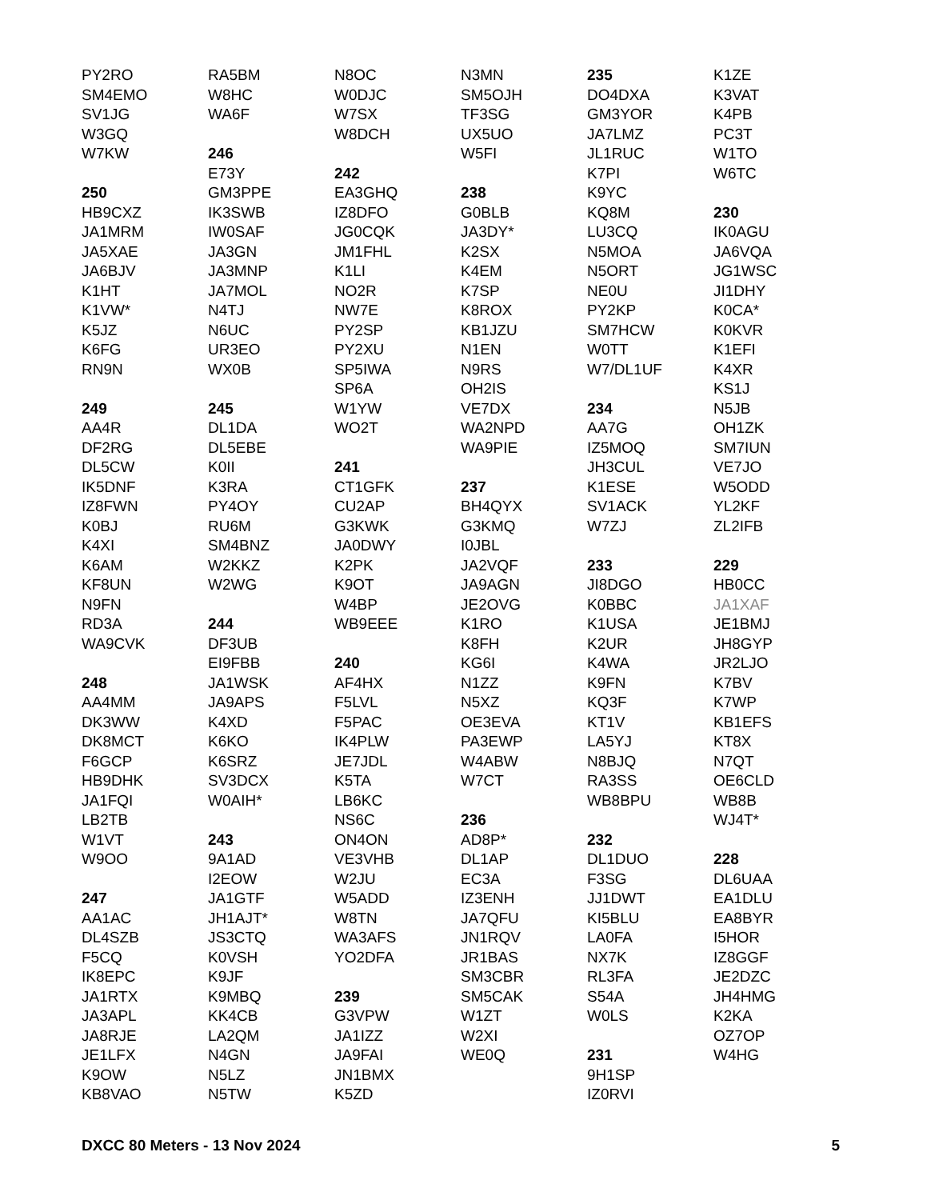PY2RO
SM4EMO
SV1JG
W3GQ
W7KW
250
HB9CXZ
JA1MRM
JA5XAE
JA6BJV
K1HT
K1VW*
K5JZ
K6FG
RN9N
249
AA4R
DF2RG
DL5CW
IK5DNF
IZ8FWN
K0BJ
K4XI
K6AM
KF8UN
N9FN
RD3A
WA9CVK
248
AA4MM
DK3WW
DK8MCT
F6GCP
HB9DHK
JA1FQI
LB2TB
W1VT
W9OO
247
AA1AC
DL4SZB
F5CQ
IK8EPC
JA1RTX
JA3APL
JA8RJE
JE1LFX
K9OW
KB8VAO
RA5BM
W8HC
WA6F
246
E73Y
GM3PPE
IK3SWB
IW0SAF
JA3GN
JA3MNP
JA7MOL
N4TJ
N6UC
UR3EO
WX0B
245
DL1DA
DL5EBE
K0II
K3RA
PY4OY
RU6M
SM4BNZ
W2KKZ
W2WG
244
DF3UB
EI9FBB
JA1WSK
JA9APS
K4XD
K6KO
K6SRZ
SV3DCX
W0AIH*
243
9A1AD
I2EOW
JA1GTF
JH1AJT*
JS3CTQ
K0VSH
K9JF
K9MBQ
KK4CB
LA2QM
N4GN
N5LZ
N5TW
N8OC
W0DJC
W7SX
W8DCH
242
EA3GHQ
IZ8DFO
JG0CQK
JM1FHL
K1LI
NO2R
NW7E
PY2SP
PY2XU
SP5IWA
SP6A
W1YW
WO2T
241
CT1GFK
CU2AP
G3KWK
JA0DWY
K2PK
K9OT
W4BP
WB9EEE
240
AF4HX
F5LVL
F5PAC
IK4PLW
JE7JDL
K5TA
LB6KC
NS6C
ON4ON
VE3VHB
W2JU
W5ADD
W8TN
WA3AFS
YO2DFA
239
G3VPW
JA1IZZ
JA9FAI
JN1BMX
K5ZD
N3MN
SM5OJH
TF3SG
UX5UO
W5FI
238
G0BLB
JA3DY*
K2SX
K4EM
K7SP
K8ROX
KB1JZU
N1EN
N9RS
OH2IS
VE7DX
WA2NPD
WA9PIE
237
BH4QYX
G3KMQ
I0JBL
JA2VQF
JA9AGN
JE2OVG
K1RO
K8FH
KG6I
N1ZZ
N5XZ
OE3EVA
PA3EWP
W4ABW
W7CT
236
AD8P*
DL1AP
EC3A
IZ3ENH
JA7QFU
JN1RQV
JR1BAS
SM3CBR
SM5CAK
W1ZT
W2XI
WE0Q
235
DO4DXA
GM3YOR
JA7LMZ
JL1RUC
K7PI
K9YC
KQ8M
LU3CQ
N5MOA
N5ORT
NE0U
PY2KP
SM7HCW
W0TT
W7/DL1UF
234
AA7G
IZ5MOQ
JH3CUL
K1ESE
SV1ACK
W7ZJ
233
JI8DGO
K0BBC
K1USA
K2UR
K4WA
K9FN
KQ3F
KT1V
LA5YJ
N8BJQ
RA3SS
WB8BPU
232
DL1DUO
F3SG
JJ1DWT
KI5BLU
LA0FA
NX7K
RL3FA
S54A
W0LS
231
9H1SP
IZ0RVI
K1ZE
K3VAT
K4PB
PC3T
W1TO
W6TC
230
IK0AGU
JA6VQA
JG1WSC
JI1DHY
K0CA*
K0KVR
K1EFI
K4XR
KS1J
N5JB
OH1ZK
SM7IUN
VE7JO
W5ODD
YL2KF
ZL2IFB
229
HB0CC
JA1XAF
JE1BMJ
JH8GYP
JR2LJO
K7BV
K7WP
KB1EFS
KT8X
N7QT
OE6CLD
WB8B
WJ4T*
228
DL6UAA
EA1DLU
EA8BYR
I5HOR
IZ8GGF
JE2DZC
JH4HMG
K2KA
OZ7OP
W4HG
DXCC 80 Meters - 13 Nov 2024 5